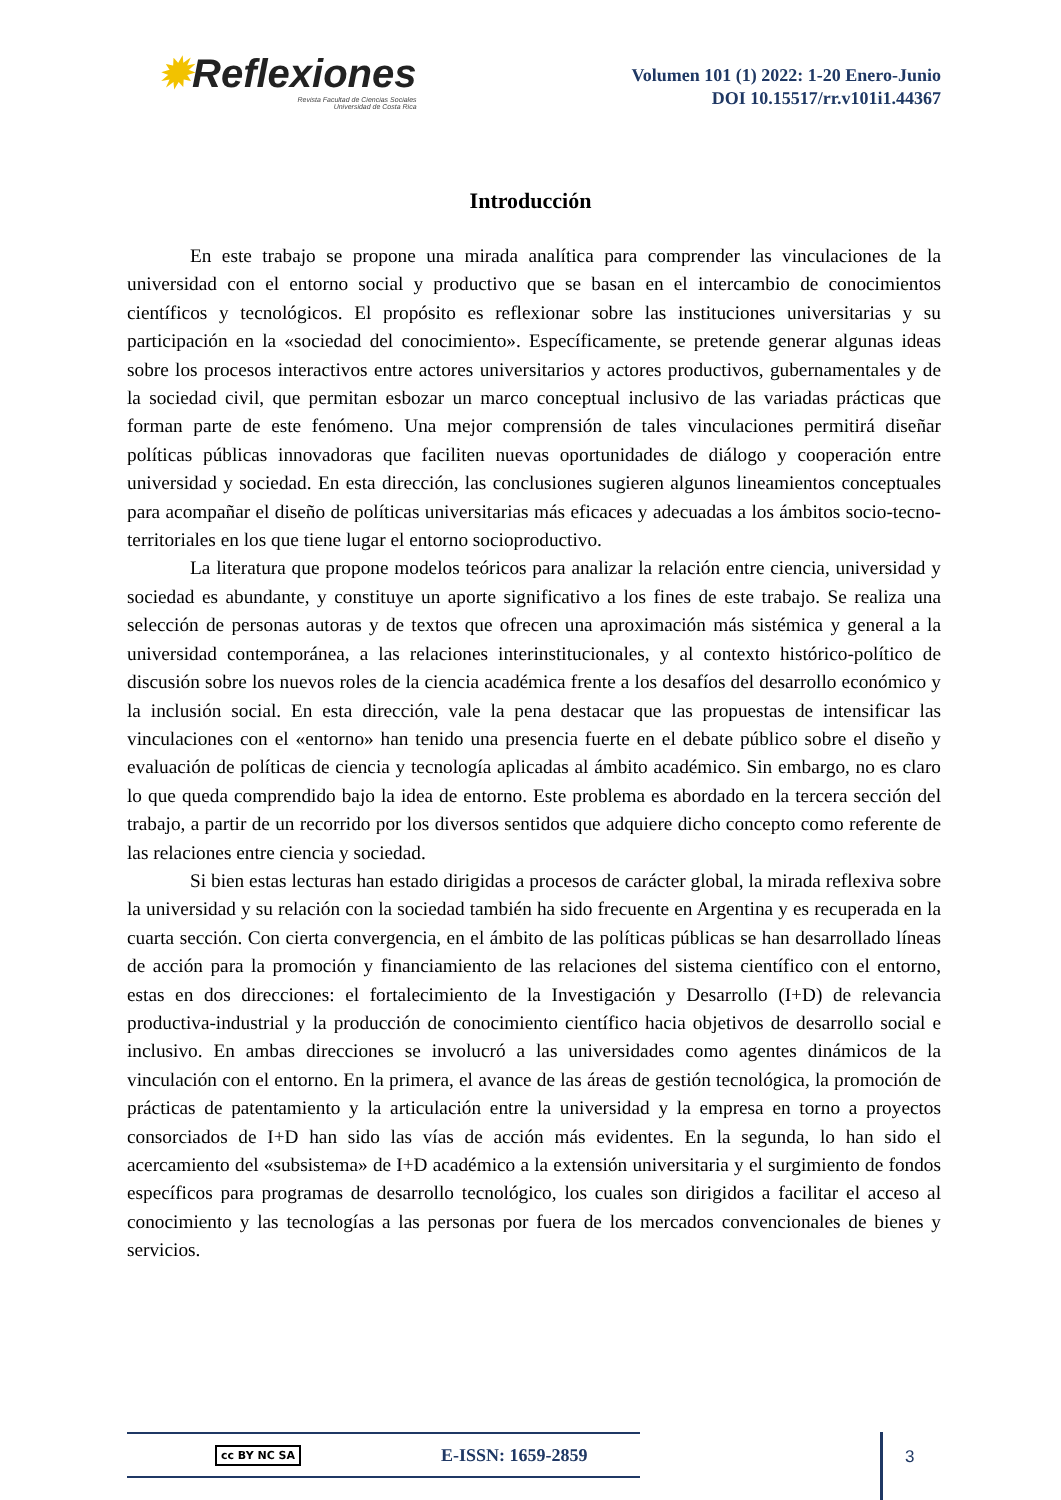✹Reflexiones
Revista Facultad de Ciencias Sociales
Universidad de Costa Rica
Volumen 101 (1) 2022: 1-20 Enero-Junio
DOI 10.15517/rr.v101i1.44367
Introducción
En este trabajo se propone una mirada analítica para comprender las vinculaciones de la universidad con el entorno social y productivo que se basan en el intercambio de conocimientos científicos y tecnológicos. El propósito es reflexionar sobre las instituciones universitarias y su participación en la «sociedad del conocimiento». Específicamente, se pretende generar algunas ideas sobre los procesos interactivos entre actores universitarios y actores productivos, gubernamentales y de la sociedad civil, que permitan esbozar un marco conceptual inclusivo de las variadas prácticas que forman parte de este fenómeno. Una mejor comprensión de tales vinculaciones permitirá diseñar políticas públicas innovadoras que faciliten nuevas oportunidades de diálogo y cooperación entre universidad y sociedad. En esta dirección, las conclusiones sugieren algunos lineamientos conceptuales para acompañar el diseño de políticas universitarias más eficaces y adecuadas a los ámbitos socio-tecno-territoriales en los que tiene lugar el entorno socioproductivo.
La literatura que propone modelos teóricos para analizar la relación entre ciencia, universidad y sociedad es abundante, y constituye un aporte significativo a los fines de este trabajo. Se realiza una selección de personas autoras y de textos que ofrecen una aproximación más sistémica y general a la universidad contemporánea, a las relaciones interinstitucionales, y al contexto histórico-político de discusión sobre los nuevos roles de la ciencia académica frente a los desafíos del desarrollo económico y la inclusión social. En esta dirección, vale la pena destacar que las propuestas de intensificar las vinculaciones con el «entorno» han tenido una presencia fuerte en el debate público sobre el diseño y evaluación de políticas de ciencia y tecnología aplicadas al ámbito académico. Sin embargo, no es claro lo que queda comprendido bajo la idea de entorno. Este problema es abordado en la tercera sección del trabajo, a partir de un recorrido por los diversos sentidos que adquiere dicho concepto como referente de las relaciones entre ciencia y sociedad.
Si bien estas lecturas han estado dirigidas a procesos de carácter global, la mirada reflexiva sobre la universidad y su relación con la sociedad también ha sido frecuente en Argentina y es recuperada en la cuarta sección. Con cierta convergencia, en el ámbito de las políticas públicas se han desarrollado líneas de acción para la promoción y financiamiento de las relaciones del sistema científico con el entorno, estas en dos direcciones: el fortalecimiento de la Investigación y Desarrollo (I+D) de relevancia productiva-industrial y la producción de conocimiento científico hacia objetivos de desarrollo social e inclusivo. En ambas direcciones se involucró a las universidades como agentes dinámicos de la vinculación con el entorno. En la primera, el avance de las áreas de gestión tecnológica, la promoción de prácticas de patentamiento y la articulación entre la universidad y la empresa en torno a proyectos consorciados de I+D han sido las vías de acción más evidentes. En la segunda, lo han sido el acercamiento del «subsistema» de I+D académico a la extensión universitaria y el surgimiento de fondos específicos para programas de desarrollo tecnológico, los cuales son dirigidos a facilitar el acceso al conocimiento y las tecnologías a las personas por fuera de los mercados convencionales de bienes y servicios.
cc BY NC SA E-ISSN: 1659-2859 3